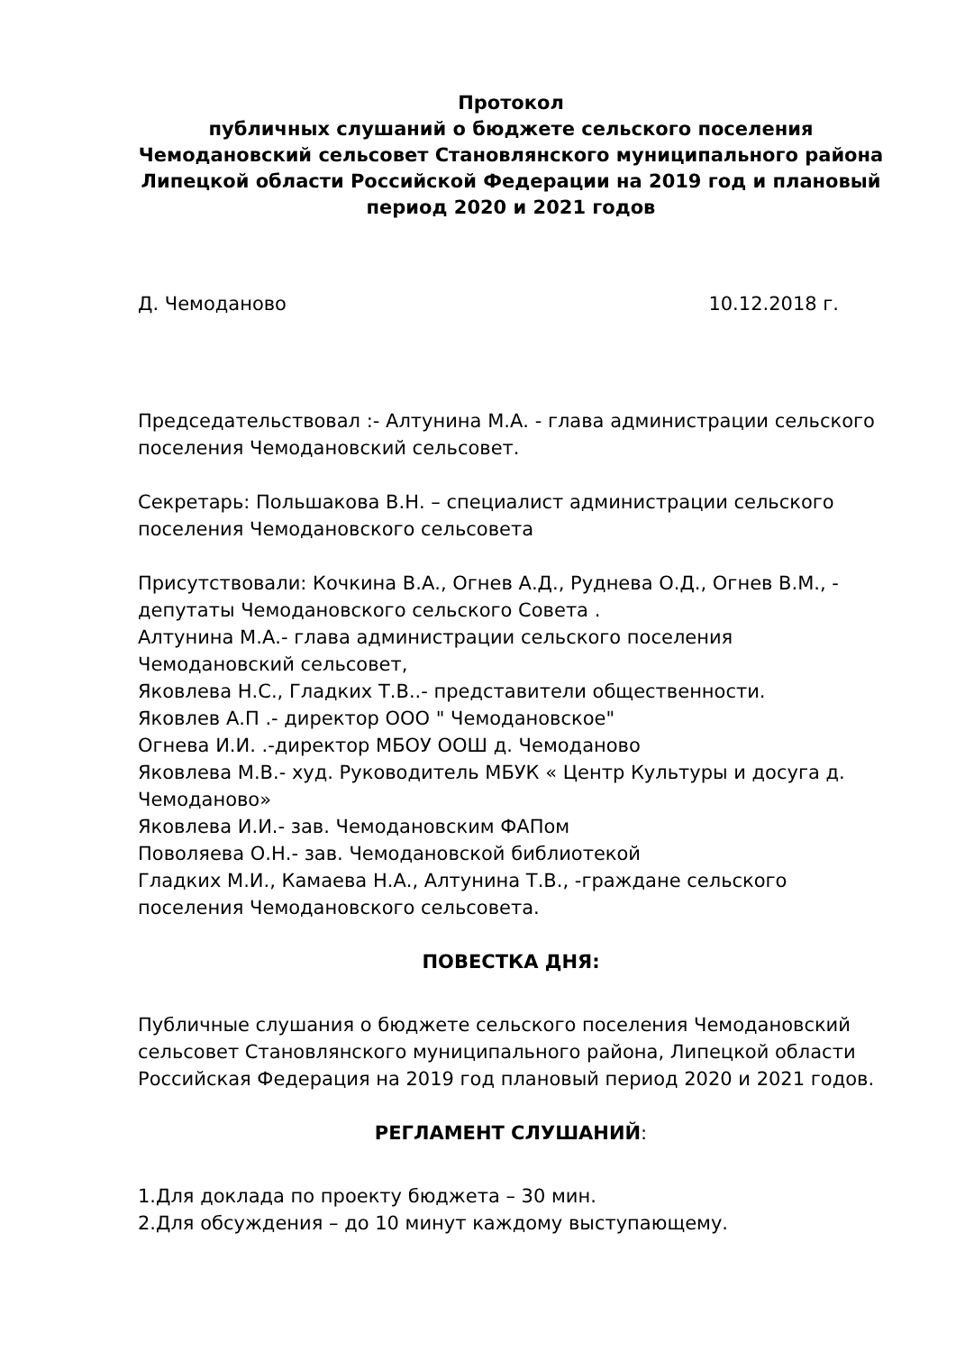Протокол
публичных слушаний о бюджете сельского поселения
Чемодановский сельсовет Становлянского муниципального района Липецкой области Российской Федерации на 2019 год и плановый период 2020 и 2021 годов
Д. Чемоданово 10.12.2018 г.
Председательствовал :- Алтунина М.А. - глава администрации сельского поселения Чемодановский сельсовет.
Секретарь: Польшакова В.Н. – специалист администрации сельского поселения Чемодановского сельсовета
Присутствовали: Кочкина В.А., Огнев А.Д., Руднева О.Д., Огнев В.М., - депутаты Чемодановского сельского Совета .
Алтунина М.А.- глава администрации сельского поселения Чемодановский сельсовет,
Яковлева Н.С., Гладких Т.В..- представители общественности.
Яковлев А.П .- директор ООО " Чемодановское"
Огнева И.И. .-директор МБОУ ООШ д. Чемоданово
Яковлева М.В.- худ. Руководитель МБУК « Центр Культуры и досуга д. Чемоданово»
Яковлева И.И.- зав. Чемодановским ФАПом
Поволяева О.Н.- зав. Чемодановской библиотекой
Гладких М.И., Камаева Н.А., Алтунина Т.В., -граждане сельского поселения Чемодановского сельсовета.
ПОВЕСТКА ДНЯ:
Публичные слушания о бюджете сельского поселения Чемодановский сельсовет Становлянского муниципального района, Липецкой области Российская Федерация на 2019 год плановый период 2020 и 2021 годов.
РЕГЛАМЕНТ СЛУШАНИЙ:
1.Для доклада по проекту бюджета – 30 мин.
2.Для обсуждения – до 10 минут каждому выступающему.